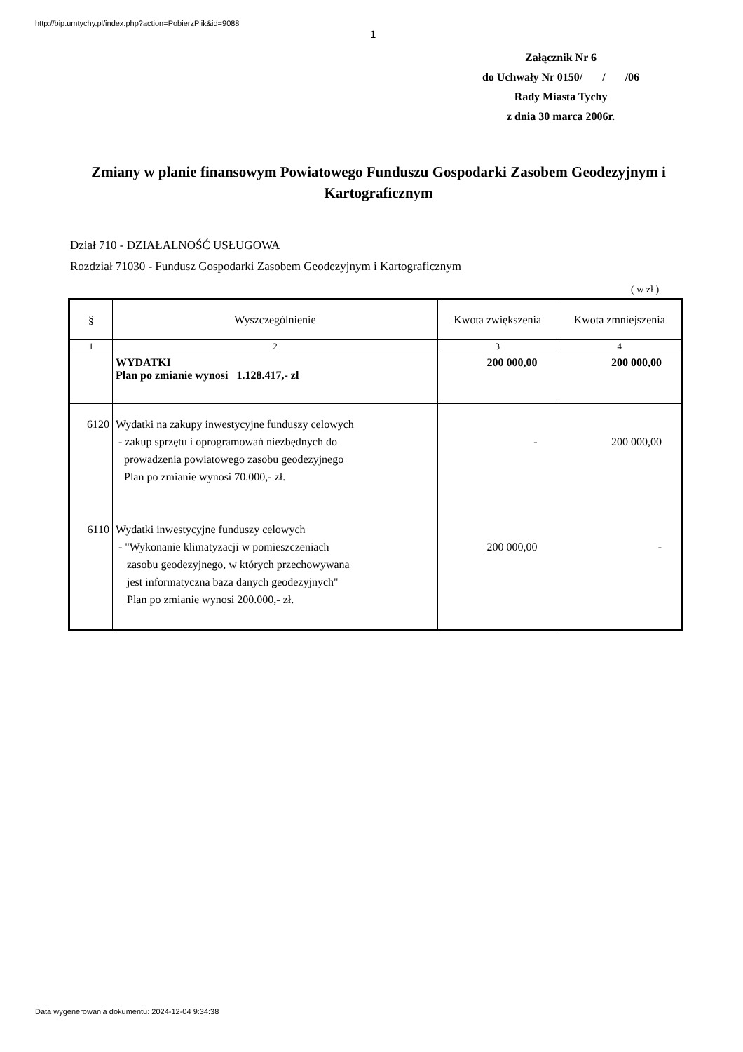http://bip.umtychy.pl/index.php?action=PobierzPlik&id=9088
1
Załącznik Nr 6
do Uchwały Nr 0150/ / /06
Rady Miasta Tychy
z dnia 30 marca 2006r.
Zmiany w planie finansowym Powiatowego Funduszu Gospodarki Zasobem Geodezyjnym i Kartograficznym
Dział 710 - DZIAŁALNOŚĆ USŁUGOWA
Rozdział 71030 - Fundusz Gospodarki Zasobem Geodezyjnym i Kartograficznym
( w zł )
| § | Wyszczególnienie | Kwota zwiększenia | Kwota zmniejszenia |
| --- | --- | --- | --- |
| 1 | 2 | 3 | 4 |
| | WYDATKI Plan po zmianie wynosi 1.128.417,- zł | 200 000,00 | 200 000,00 |
| 6120 6110 | Wydatki na zakupy inwestycyjne funduszy celowych - zakup sprzętu i oprogramowań niezbędnych do prowadzenia powiatowego zasobu geodezyjnego Plan po zmianie wynosi 70.000,- zł. Wydatki inwestycyjne funduszy celowych - "Wykonanie klimatyzacji w pomieszczeniach zasobu geodezyjnego, w których przechowywana jest informatyczna baza danych geodezyjnych" Plan po zmianie wynosi 200.000,- zł. | - 200 000,00 | 200 000,00 - |
Data wygenerowania dokumentu: 2024-12-04 9:34:38